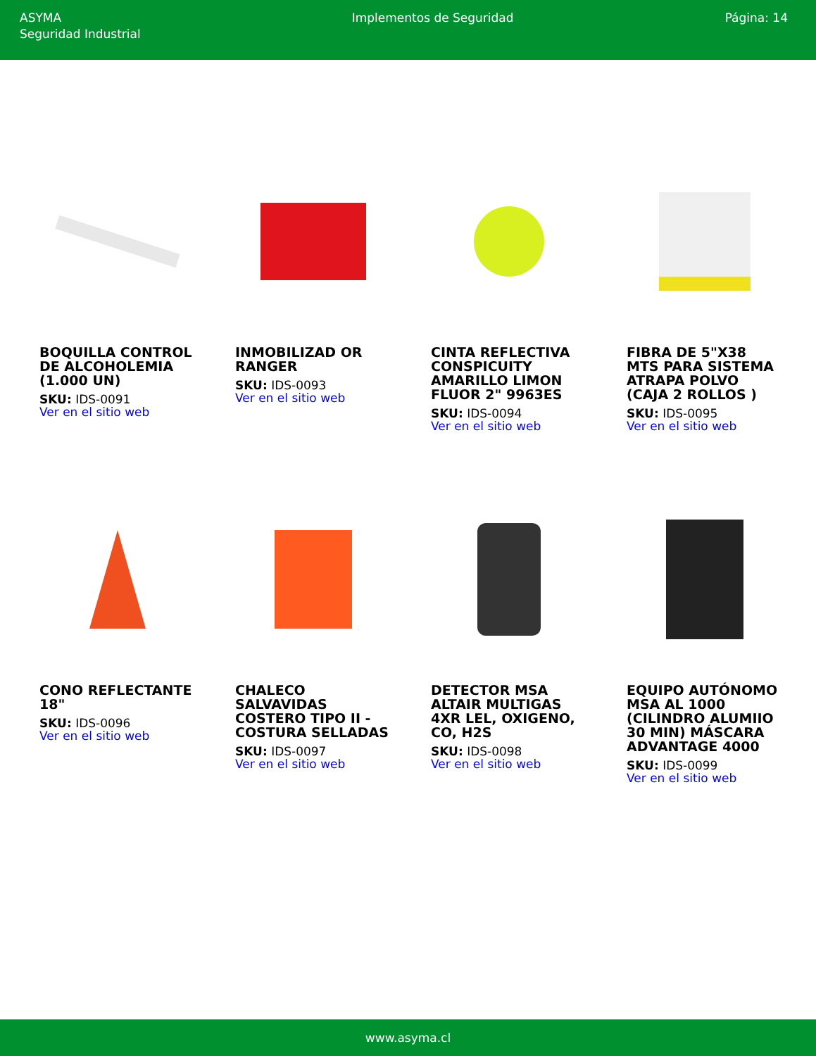ASYMA
Seguridad Industrial
Implementos de Seguridad Página: 14
BOQUILLA CONTROL DE ALCOHOLEMIA (1.000 UN)
SKU: IDS-0091
Ver en el sitio web
INMOBILIZAD OR RANGER
SKU: IDS-0093
Ver en el sitio web
CINTA REFLECTIVA CONSPICUITY AMARILLO LIMON FLUOR 2" 9963ES
SKU: IDS-0094
Ver en el sitio web
FIBRA DE 5"X38 MTS PARA SISTEMA ATRAPA POLVO (CAJA 2 ROLLOS )
SKU: IDS-0095
Ver en el sitio web
CONO REFLECTANTE 18"
SKU: IDS-0096
Ver en el sitio web
CHALECO SALVAVIDAS COSTERO TIPO II - COSTURA SELLADAS
SKU: IDS-0097
Ver en el sitio web
DETECTOR MSA ALTAIR MULTIGAS 4XR LEL, OXIGENO, CO, H2S
SKU: IDS-0098
Ver en el sitio web
EQUIPO AUTÓNOMO MSA AL 1000 (CILINDRO ALUMIIO 30 MIN) MÁSCARA ADVANTAGE 4000
SKU: IDS-0099
Ver en el sitio web
www.asyma.cl